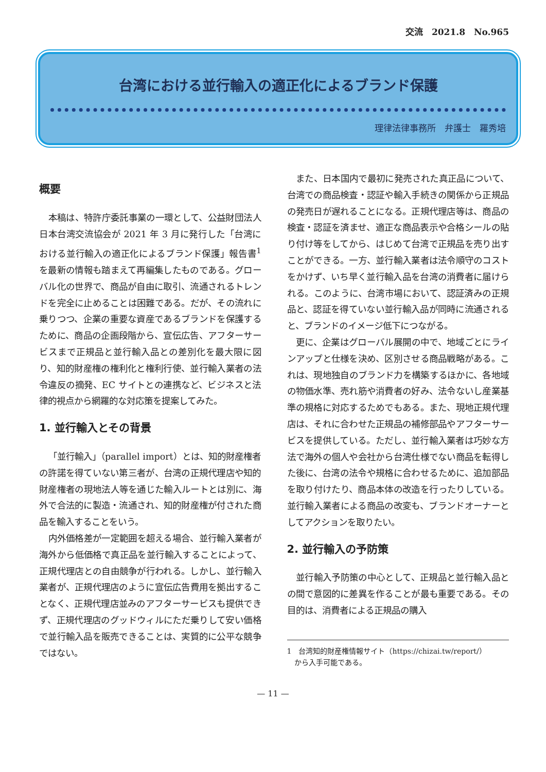交流　2021.8　No.965
台湾における並行輸入の適正化によるブランド保護
理律法律事務所　弁護士　羅秀培
概要
本稿は、特許庁委託事業の一環として、公益財団法人日本台湾交流協会が 2021 年 3 月に発行した「台湾における並行輸入の適正化によるブランド保護」報告書<sup>1</sup>を最新の情報も踏まえて再編集したものである。グローバル化の世界で、商品が自由に取引、流通されるトレンドを完全に止めることは困難である。だが、その流れに乗りつつ、企業の重要な資産であるブランドを保護するために、商品の企画段階から、宣伝広告、アフターサービスまで正規品と並行輸入品との差別化を最大限に図り、知的財産権の権利化と権利行使、並行輸入業者の法令違反の摘発、EC サイトとの連携など、ビジネスと法律的視点から網羅的な対応策を提案してみた。
1. 並行輸入とその背景
「並行輸入」（parallel import）とは、知的財産権者の許諾を得ていない第三者が、台湾の正規代理店や知的財産権者の現地法人等を通じた輸入ルートとは別に、海外で合法的に製造・流通され、知的財産権が付された商品を輸入することをいう。
内外価格差が一定範囲を超える場合、並行輸入業者が海外から低価格で真正品を並行輸入することによって、正規代理店との自由競争が行われる。しかし、並行輸入業者が、正規代理店のように宣伝広告費用を拠出することなく、正規代理店並みのアフターサービスも提供できず、正規代理店のグッドウィルにただ乗りして安い価格で並行輸入品を販売できることは、実質的に公平な競争ではない。
また、日本国内で最初に発売された真正品について、台湾での商品検査・認証や輸入手続きの関係から正規品の発売日が遅れることになる。正規代理店等は、商品の検査・認証を済ませ、適正な商品表示や合格シールの貼り付け等をしてから、はじめて台湾で正規品を売り出すことができる。一方、並行輸入業者は法令順守のコストをかけず、いち早く並行輸入品を台湾の消費者に届けられる。このように、台湾市場において、認証済みの正規品と、認証を得ていない並行輸入品が同時に流通されると、ブランドのイメージ低下につながる。
更に、企業はグローバル展開の中で、地域ごとにラインアップと仕様を決め、区別させる商品戦略がある。これは、現地独自のブランド力を構築するほかに、各地域の物価水準、売れ筋や消費者の好み、法令ないし産業基準の規格に対応するためでもある。また、現地正規代理店は、それに合わせた正規品の補修部品やアフターサービスを提供している。ただし、並行輸入業者は巧妙な方法で海外の個人や会社から台湾仕様でない商品を転得した後に、台湾の法令や規格に合わせるために、追加部品を取り付けたり、商品本体の改造を行ったりしている。並行輸入業者による商品の改変も、ブランドオーナーとしてアクションを取りたい。
2. 並行輸入の予防策
並行輸入予防策の中心として、正規品と並行輸入品との間で意図的に差異を作ることが最も重要である。その目的は、消費者による正規品の購入
1　台湾知的財産権情報サイト（https://chizai.tw/report/）
　から入手可能である。
— 11 —